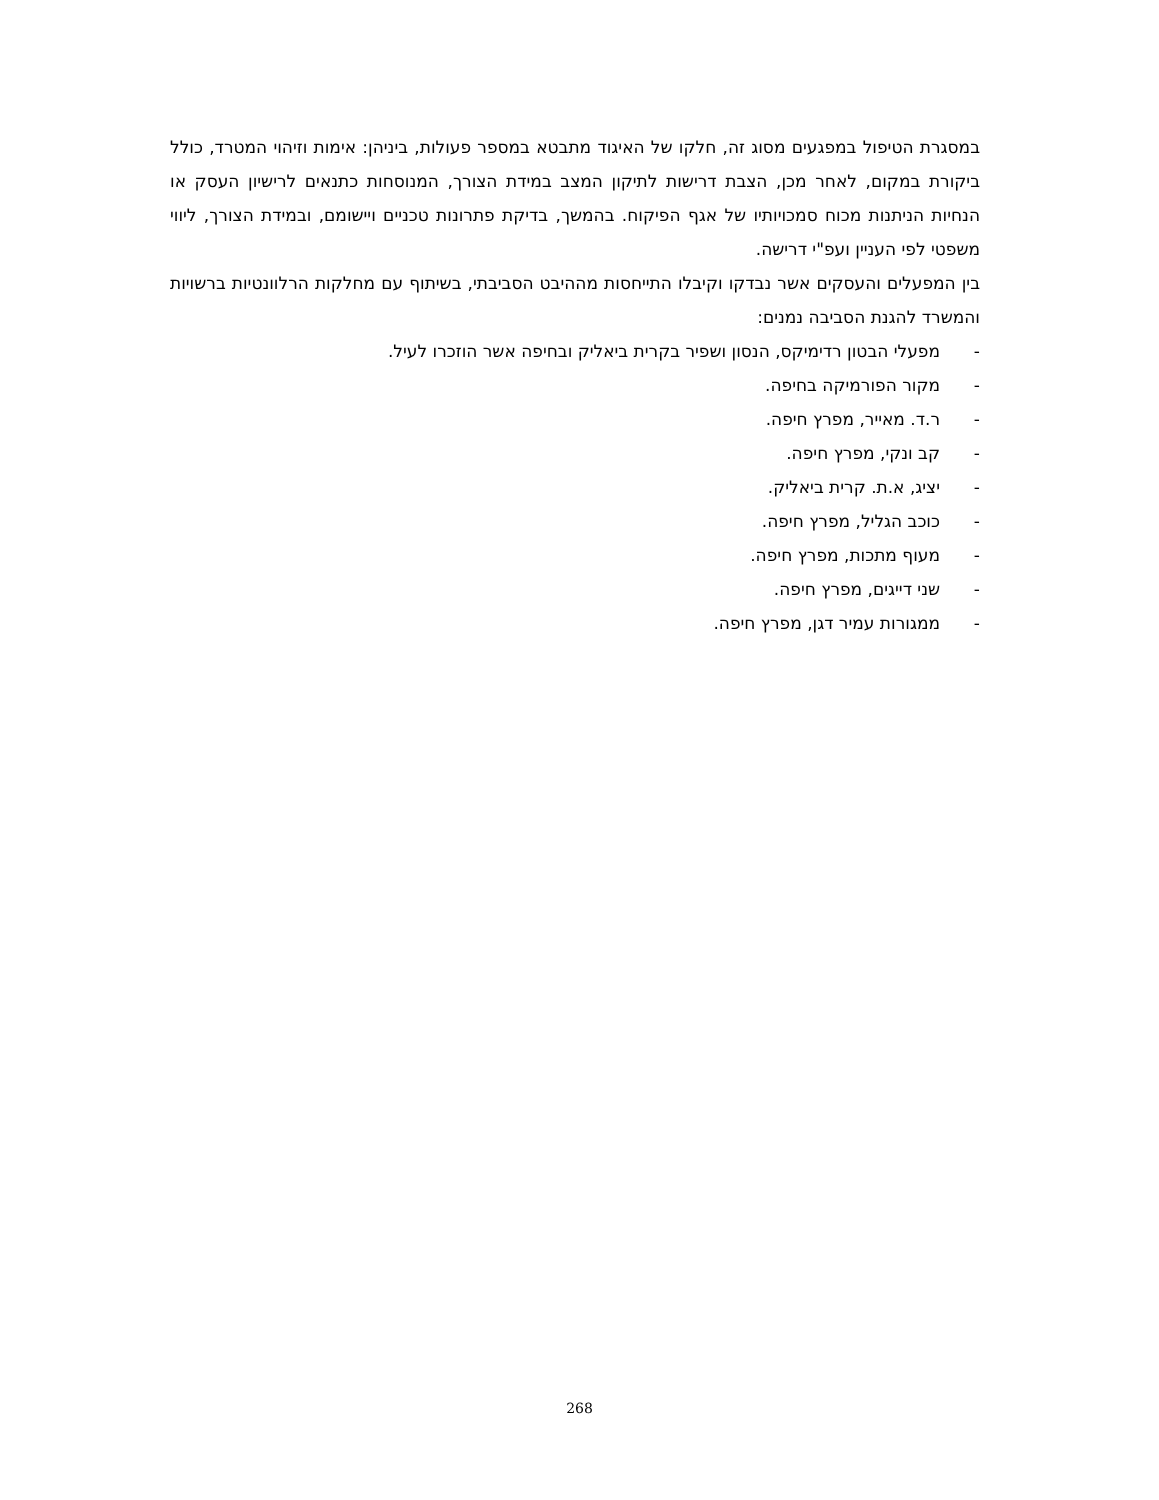במסגרת הטיפול במפגעים מסוג זה, חלקו של האיגוד מתבטא במספר פעולות, ביניהן: אימות וזיהוי המטרד, כולל ביקורת במקום, לאחר מכן, הצבת דרישות לתיקון המצב במידת הצורך, המנוסחות כתנאים לרישיון העסק או הנחיות הניתנות מכוח סמכויותיו של אגף הפיקוח. בהמשך, בדיקת פתרונות טכניים ויישומם, ובמידת הצורך, ליווי משפטי לפי העניין ועפ"י דרישה.
בין המפעלים והעסקים אשר נבדקו וקיבלו התייחסות מההיבט הסביבתי, בשיתוף עם מחלקות הרלוונטיות ברשויות והמשרד להגנת הסביבה נמנים:
- מפעלי הבטון רדימיקס, הנסון ושפיר בקרית ביאליק ובחיפה אשר הוזכרו לעיל.
- מקור הפורמיקה בחיפה.
- ר.ד. מאייר, מפרץ חיפה.
- קב ונקי, מפרץ חיפה.
- יציג, א.ת. קרית ביאליק.
- כוכב הגליל, מפרץ חיפה.
- מעוף מתכות, מפרץ חיפה.
- שני דייגים, מפרץ חיפה.
- ממגורות עמיר דגן, מפרץ חיפה.
268